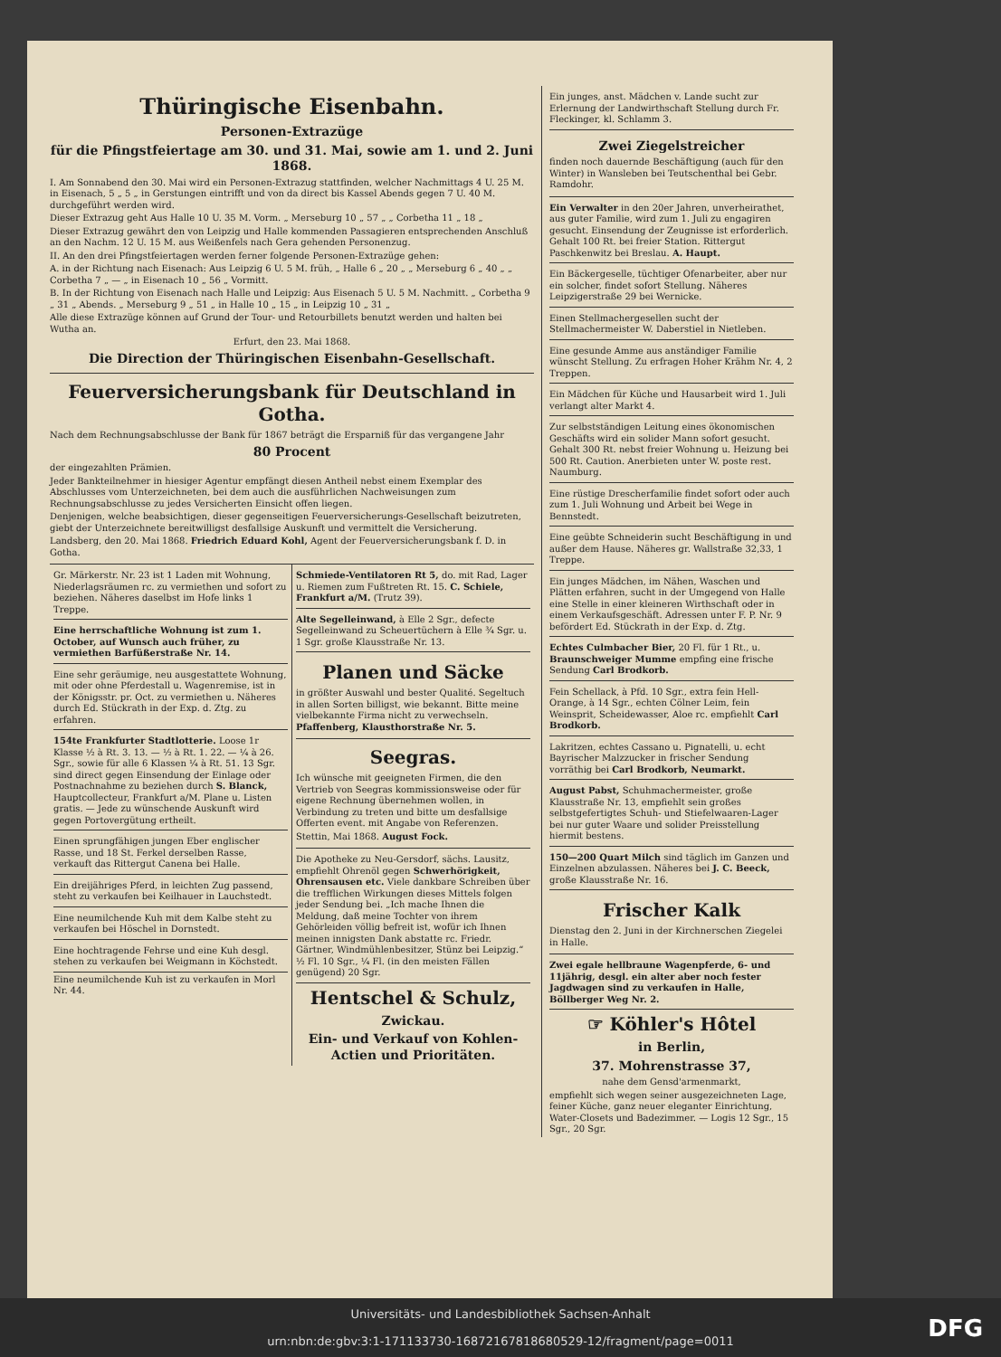Thüringische Eisenbahn.
Personen-Extrazüge
für die Pfingstfeiertage am 30. und 31. Mai, sowie am 1. und 2. Juni 1868.
I. Am Sonnabend den 30. Mai wird ein Personen-Extrazug stattfinden, welcher Nachmittags 4 U. 25 M. in Eisenach, 5 „ 5 „ in Gerstungen eintrifft und von da direct bis Kassel Abends gegen 7 U. 40 M. durchgeführt werden wird.
Dieser Extrazug geht Aus Halle 10 U. 35 M. Vorm. „ Merseburg 10 „ 57 „ „ Corbetha 11 „ 18 „
Dieser Extrazug gewährt den von Leipzig und Halle kommenden Passagieren entsprechenden Anschluß an den Nachm. 12 U. 15 M. aus Weißenfels nach Gera gehenden Personenzug.
II. An den drei Pfingstfeiertagen werden ferner folgende Personen-Extrazüge gehen:
A. in der Richtung nach Eisenach: Aus Leipzig 6 U. 5 M. früh, „ Halle 6 „ 20 „ „ Merseburg 6 „ 40 „ „ Corbetha 7 „ — „ in Eisenach 10 „ 56 „ Vormitt.
B. In der Richtung von Eisenach nach Halle und Leipzig: Aus Eisenach 5 U. 5 M. Nachmitt. „ Corbetha 9 „ 31 „ Abends. „ Merseburg 9 „ 51 „ in Halle 10 „ 15 „ in Leipzig 10 „ 31 „
Alle diese Extrazüge können auf Grund der Tour- und Retourbillets benutzt werden und halten bei Wutha an.
Erfurt, den 23. Mai 1868.
Die Direction der Thüringischen Eisenbahn-Gesellschaft.
Feuerversicherungsbank für Deutschland in Gotha.
Nach dem Rechnungsabschlusse der Bank für 1867 beträgt die Ersparniß für das vergangene Jahr
80 Procent
der eingezahlten Prämien.
Jeder Bankteilnehmer in hiesiger Agentur empfängt diesen Antheil nebst einem Exemplar des Abschlusses vom Unterzeichneten, bei dem auch die ausführlichen Nachweisungen zum Rechnungsabschlusse zu jedes Versicherten Einsicht offen liegen.
Denjenigen, welche beabsichtigen, dieser gegenseitigen Feuerversicherungs-Gesellschaft beizutreten, giebt der Unterzeichnete bereitwilligst desfallsige Auskunft und vermittelt die Versicherung.
Landsberg, den 20. Mai 1868. Friedrich Eduard Kohl, Agent der Feuerversicherungsbank f. D. in Gotha.
Gr. Märkerstr. Nr. 23 ist 1 Laden mit Wohnung, Niederlagsräumen rc. zu vermiethen und sofort zu beziehen. Näheres daselbst im Hofe links 1 Treppe.
Eine herrschaftliche Wohnung ist zum 1. October, auf Wunsch auch früher, zu vermiethen Barfüßerstraße Nr. 14.
Eine sehr geräumige, neu ausgestattete Wohnung, mit oder ohne Pferdestall u. Wagenremise, ist in der Königsstr. pr. Oct. zu vermiethen u. Näheres durch Ed. Stückrath in der Exp. d. Ztg. zu erfahren.
154te Frankfurter Stadtlotterie. Loose 1r Klasse ½ à Rt. 3. 13. — ½ à Rt. 1. 22. — ¼ à 26. Sgr., sowie für alle 6 Klassen ¼ à Rt. 51. 13 Sgr. sind direct gegen Einsendung der Einlage oder Postnachnahme zu beziehen durch S. Blanck, Hauptcollecteur, Frankfurt a/M. Plane u. Listen gratis. — Jede zu wünschende Auskunft wird gegen Portovergütung ertheilt.
Einen sprungfähigen jungen Eber englischer Rasse, und 18 St. Ferkel derselben Rasse, verkauft das Rittergut Canena bei Halle.
Ein dreijähriges Pferd, in leichten Zug passend, steht zu verkaufen bei Keilhauer in Lauchstedt.
Eine neumilchende Kuh mit dem Kalbe steht zu verkaufen bei Höschel in Dornstedt.
Eine hochtragende Fehrse und eine Kuh desgl. stehen zu verkaufen bei Weigmann in Köchstedt.
Eine neumilchende Kuh ist zu verkaufen in Morl Nr. 44.
Schmiede-Ventilatoren Rt 5, do. mit Rad, Lager u. Riemen zum Fußtreten Rt. 15. C. Schiele, Frankfurt a/M. (Trutz 39).
Alte Segelleinwand, à Elle 2 Sgr., defecte Segelleinwand zu Scheuertüchern à Elle ¾ Sgr. u. 1 Sgr. große Klausstraße Nr. 13.
Planen und Säcke
in größter Auswahl und bester Qualité. Segeltuch in allen Sorten billigst, wie bekannt. Bitte meine vielbekannte Firma nicht zu verwechseln. Pfaffenberg, Klausthorstraße Nr. 5.
Seegras.
Ich wünsche mit geeigneten Firmen, die den Vertrieb von Seegras kommissionsweise oder für eigene Rechnung übernehmen wollen, in Verbindung zu treten und bitte um desfallsige Offerten event. mit Angabe von Referenzen.
Stettin, Mai 1868. August Fock.
Die Apotheke zu Neu-Gersdorf, sächs. Lausitz, empfiehlt Ohrenöl gegen Schwerhörigkeit, Ohrensausen etc. Viele dankbare Schreiben über die trefflichen Wirkungen dieses Mittels folgen jeder Sendung bei. „Ich mache Ihnen die Meldung, daß meine Tochter von ihrem Gehörleiden völlig befreit ist, wofür ich Ihnen meinen innigsten Dank abstatte rc. Friedr. Gärtner, Windmühlenbesitzer, Stünz bei Leipzig.“ ½ Fl. 10 Sgr., ¼ Fl. (in den meisten Fällen genügend) 20 Sgr.
Hentschel & Schulz,
Zwickau.
Ein- und Verkauf von Kohlen-Actien und Prioritäten.
Ein junges, anst. Mädchen v. Lande sucht zur Erlernung der Landwirthschaft Stellung durch Fr. Fleckinger, kl. Schlamm 3.
Zwei Ziegelstreicher
finden noch dauernde Beschäftigung (auch für den Winter) in Wansleben bei Teutschenthal bei Gebr. Ramdohr.
Ein Verwalter in den 20er Jahren, unverheirathet, aus guter Familie, wird zum 1. Juli zu engagiren gesucht. Einsendung der Zeugnisse ist erforderlich. Gehalt 100 Rt. bei freier Station. Rittergut Paschkenwitz bei Breslau. A. Haupt.
Ein Bäckergeselle, tüchtiger Ofenarbeiter, aber nur ein solcher, findet sofort Stellung. Näheres Leipzigerstraße 29 bei Wernicke.
Einen Stellmachergesellen sucht der Stellmachermeister W. Daberstiel in Nietleben.
Eine gesunde Amme aus anständiger Familie wünscht Stellung. Zu erfragen Hoher Krähm Nr. 4, 2 Treppen.
Ein Mädchen für Küche und Hausarbeit wird 1. Juli verlangt alter Markt 4.
Zur selbstständigen Leitung eines ökonomischen Geschäfts wird ein solider Mann sofort gesucht. Gehalt 300 Rt. nebst freier Wohnung u. Heizung bei 500 Rt. Caution. Anerbieten unter W. poste rest. Naumburg.
Eine rüstige Drescherfamilie findet sofort oder auch zum 1. Juli Wohnung und Arbeit bei Wege in Bennstedt.
Eine geübte Schneiderin sucht Beschäftigung in und außer dem Hause. Näheres gr. Wallstraße 32,33, 1 Treppe.
Ein junges Mädchen, im Nähen, Waschen und Plätten erfahren, sucht in der Umgegend von Halle eine Stelle in einer kleineren Wirthschaft oder in einem Verkaufsgeschäft. Adressen unter F. P. Nr. 9 befördert Ed. Stückrath in der Exp. d. Ztg.
Echtes Culmbacher Bier, 20 Fl. für 1 Rt., u. Braunschweiger Mumme empfing eine frische Sendung Carl Brodkorb.
Fein Schellack, à Pfd. 10 Sgr., extra fein Hell-Orange, à 14 Sgr., echten Cölner Leim, fein Weinsprit, Scheidewasser, Aloe rc. empfiehlt Carl Brodkorb.
Lakritzen, echtes Cassano u. Pignatelli, u. echt Bayrischer Malzzucker in frischer Sendung vorräthig bei Carl Brodkorb, Neumarkt.
August Pabst, Schuhmachermeister, große Klausstraße Nr. 13, empfiehlt sein großes selbstgefertigtes Schuh- und Stiefelwaaren-Lager bei nur guter Waare und solider Preisstellung hiermit bestens.
150—200 Quart Milch sind täglich im Ganzen und Einzelnen abzulassen. Näheres bei J. C. Beeck, große Klausstraße Nr. 16.
Frischer Kalk
Dienstag den 2. Juni in der Kirchnerschen Ziegelei in Halle.
Zwei egale hellbraune Wagenpferde, 6- und 11jährig, desgl. ein alter aber noch fester Jagdwagen sind zu verkaufen in Halle, Böllberger Weg Nr. 2.
☞ Köhler's Hôtel
in Berlin,
37. Mohrenstrasse 37,
nahe dem Gensd'armenmarkt,
empfiehlt sich wegen seiner ausgezeichneten Lage, feiner Küche, ganz neuer eleganter Einrichtung, Water-Closets und Badezimmer. — Logis 12 Sgr., 15 Sgr., 20 Sgr.
Universitäts- und Landesbibliothek Sachsen-Anhalt
urn:nbn:de:gbv:3:1-171133730-16872167818680529-12/fragment/page=0011
DFG